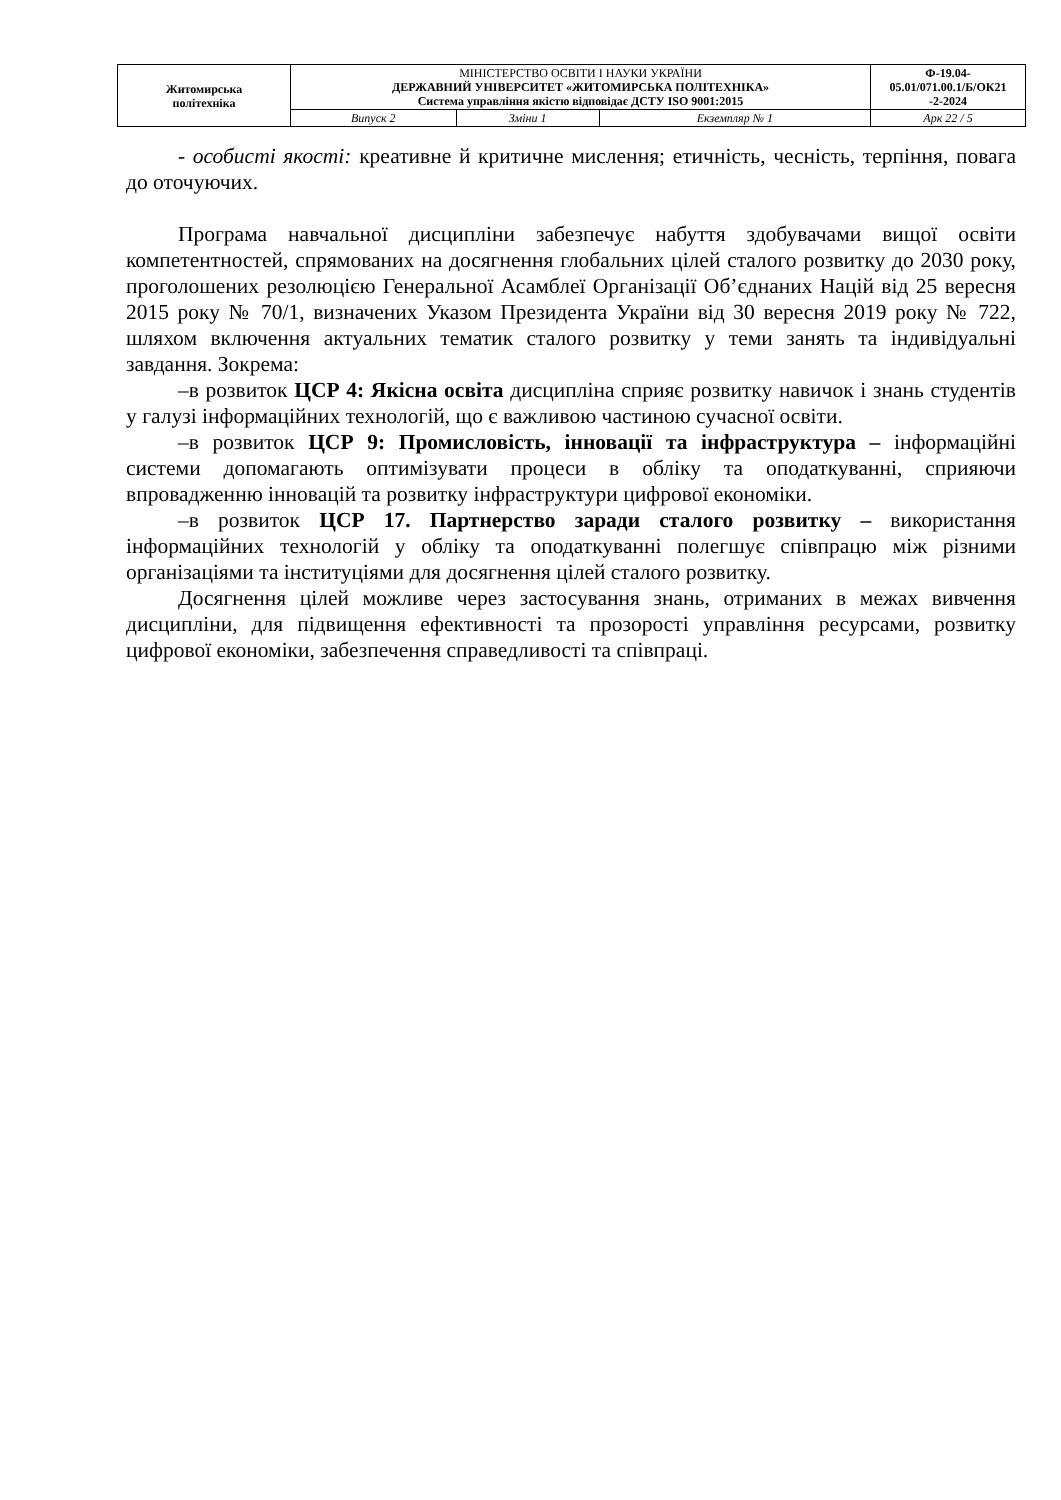| Житомирська політехніка | МІНІСТЕРСТВО ОСВІТИ І НАУКИ УКРАЇНИ ДЕРЖАВНИЙ УНІВЕРСИТЕТ «ЖИТОМИРСЬКА ПОЛІТЕХНІКА» Система управління якістю відповідає ДСТУ ISO 9001:2015 | | | Ф-19.04- 05.01/071.00.1/Б/ОК21 -2-2024 |
| | Випуск 2 | Зміни 1 | Екземпляр № 1 | Арк 22 / 5 |
- особисті якості: креативне й критичне мислення; етичність, чесність, терпіння, повага до оточуючих.
Програма навчальної дисципліни забезпечує набуття здобувачами вищої освіти компетентностей, спрямованих на досягнення глобальних цілей сталого розвитку до 2030 року, проголошених резолюцією Генеральної Асамблеї Організації Об’єднаних Націй від 25 вересня 2015 року № 70/1, визначених Указом Президента України від 30 вересня 2019 року № 722, шляхом включення актуальних тематик сталого розвитку у теми занять та індивідуальні завдання. Зокрема:
–в розвиток ЦСР 4: Якісна освіта дисципліна сприяє розвитку навичок і знань студентів у галузі інформаційних технологій, що є важливою частиною сучасної освіти.
–в розвиток ЦСР 9: Промисловість, інновації та інфраструктура – інформаційні системи допомагають оптимізувати процеси в обліку та оподаткуванні, сприяючи впровадженню інновацій та розвитку інфраструктури цифрової економіки.
–в розвиток ЦСР 17. Партнерство заради сталого розвитку – використання інформаційних технологій у обліку та оподаткуванні полегшує співпрацю між різними організаціями та інституціями для досягнення цілей сталого розвитку.
Досягнення цілей можливе через застосування знань, отриманих в межах вивчення дисципліни, для підвищення ефективності та прозорості управління ресурсами, розвитку цифрової економіки, забезпечення справедливості та співпраці.